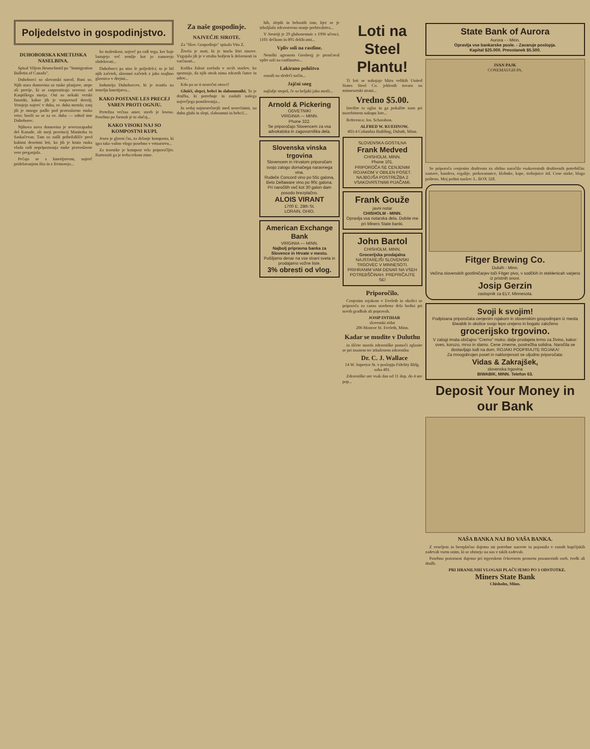Poljedelstvo in gospodinjstvo.
DUHOBORSKA KMETIJSKA NASELBINA.
Spisal Viljem Brunschmid po "Immigration Bulletin of Canada".
Duhoborci so slovanski narod. Rusi so. Njih stara domovina so ruske planjave, stepe ali prerije, ki se razprostirajo severno od Kaspiškega morja. Oni so nekaki verski fanatiki, kakor jih je vsepovsod dovolj. Verujejo najveć v duha, sv. duha menda; zanj jih je mnogo padlo pod pravoslavno rusko vero; borili so se za sv. duha — odtod ime Duhoborec.
Njihova nova domovina je severozapadni del Kanade, ob meji provincij Manitoba in Saskačevan. Tam so našli pribežališče pred kakimi desetimi leti, ko jih je kruta ruska vlada radi nepripoznanja ruske pravoslavne vere preganjala.
Pečajo se s kmetijstvom, največ pridelavanjem žita in z živinorejo...
ko malenkost, največ pa radi tega, ker baje lastujejo več zemlje kot jo zamorejo obdelovati...
Duhoborci pa niso le poljedelci; to je bil njih začetek, skromni začetek z jako majhno glavnico v divjini...
Industrija Duhoborcev, ki je zrastla na temelju kmetijstva...
KAKO POSTANE LES PRECEJ VAREN PROTI OGNJU.
Pretežna večina amer. stavb je lesena. Posebno po farmah je to slučaj...
KAKO VISOKI NAJ SO KOMPOSTNI KUPI.
Jesen je glavni čas, za delanje komposta, ki igra tako važno vlogo posebno v vrtnarstvu...
Za travnike je kompost vrlo priporočljiv. Raztrositi ga je treba tekom zime.
Za naše gospodinje.
NAJVEČJE SIROTE.
Za "Slov. Gospodinjo" spisala Vita Z.
Živela je mati, ki je imela štiri sinove. Vzgajala jih je v strahu božjem k delavnosti in varčnosti...
Kolika žalost zavlada v srcih staršev, ko spoznajo, da njih otrok nima zdravih čutov in udov...
Kdo pa so ti nesrečni otroci?
Gluščí, slepci, bebci in slaboumniki. To je družba, ki potrebuje in zasluži našega največjega pomilovanja...
In sedaj najnesrečnejši med nesrečnimi, na duhu gluhi in slepi, slaboumni in bebci!...
hih, slepih in bebastih tam, kjer se je izboljšalo zdravstveno stanje prebivalstva...
V Avstriji je 29 gluhonemnic s 1996 učenci, 1101 dečkom in 895 deklicami...
Vpliv soli na rastline.
Nemški agronom Giesberg je proučaval vpliv soli na rastlinstvo...
Lakirano pohištvo
osnaži na sledeči način...
Jajčni sneg
najlažje stepeš, če so beljaki jako mrzli...
Arnold & Pickering
ODVETNIKI
VIRGINIA — MINN.
Phone 322.
Se priporočajo Slovencem za vsa advokatska in zagovorniška dela.
Slovenska vinska trgovina
Slovencem in Hrvatom priporočam svojo zalogo domačega naravnega vina.
Rudeče Concord vino po 55c galona, Belo Dellaware vino po 90c galona.
Pri naročilih več kot 30 galon dam posodo brezplačno.
ALOIS VIRANT
1700 E. 28th St.
LORAIN, OHIO.
American Exchange Bank
VIRGINIA — MINN.
Najbolj pripravna banka za Slovence in Hrvate v mestu.
Pošiljamo denar na vse strani sveta in prodajamo vožne liste.
3% obresti od vlog.
Loti na Steel Plantu!
Ti loti se nahajajo blizu velikih United States Steel Co. jeklenih tovarn na minnesotski strani...
Vredno $5.00.
Izrežite ta oglas in ga pokažite nam pri morebitnem nakupu lote...
Referenca: Jos. Scharabon.
ALFRED W. KUEHNOW,
403-4 Columbia Building, Duluth, Minn.
SLOVENSKA GOSTILNA
Frank Medved
CHISHOLM, MINN.
Phone 101.
PRIPOROČA SE CENJENIM ROJAKOM V OBILEN POSET.
NAJBOJŠA POSTREŽBA Z VSAKOVRSTNIMI PIJAČAMI.
Frank Gouže
javni notar
CHISHOLM - MINN.
Opravlja vsa notarska dela. Dobite me pri Miners State banki.
John Bartol
CHISHOLM, MINN.
Grocerijska prodajalna
NAJSTAREJŠI SLOVENSKI TRGOVEC V MINNESOTI.
PRIHRANIM VAM DENAR NA VSEH POTREBŠČINAH. PREPRIČAJTE SE!
Priporočilo.
Cenjenim rojakom v Eveleth in okolici se priporoča za razna stavbena dela bodisi pri novih gradbah ali popravah.
JOSIP INTIHAR
slovenski zidar
206 Monroe St. Eveleth, Minn.
Kadar se mudite v Duluthu
in iščete morda zdravniške pomoči zglasite se pri znanem ter izkušenem zdravniku
Dr. C. J. Wallace
14 W. Superior St. v poslopju Fidelity Bldg. soba 401.
Zdravniške ure vsak dan od 11 dop. do 4 ure pop...
State Bank of Aurora
Aurora - - Minn.
Opravlja vse bankarske posle. - Zavaruje poslopja.
Kapital $25.000. Preostanek $5.500.
IVAN PAJK
CONEMAUGH PA.
Se priporoča cenjenim društvom za obilno naročilo vsakovrstnih društvenih potrebščin: zastave, bandera, regalije, prekoramnice, klobuke, kape, trobojnice itd. Cene nizke, blago pošteno. Moj poštni naslov: L. BOX 328.
Fitger Brewing Co.
Duluth - Minn.
Večina slovenskih gostilničarjev toči Fitger pivo, v sodčkih in steklenicah varjeno iz pristnih snovi.
Josip Gerzin
zastopnik za ELY, Minnesota.
Svoji k svojim!
Podpisana priporočata cenjenim rojakom in slovenskim gospodinjam iz mesta Biwabik in okolice svojo lepo urejeno in bogato založeno
grocerijsko trgovino.
V zalogi imata običajno "Cremo" moko; dalje prodajeta krmo za živino, kakor: oves, koruzo, mrvo in slamo. Cene zmerne, postrežba solidna. Naročila se dostavljajo tudi na dom. ROJAKI PODPIRAJTE ROJAKA!
Za mnogobrojen poset in naklonjenost se uljudno priporočata:
Vidas & Zakrajšek,
slovenska trgovina
BIWABIK, MINN. Telefon 63.
Deposit Your Money in our Bank
NAŠA BANKA NAJ BO VAŠA BANKA.
Z veseljem in brezplačno dajemo mi potrebne nasvete in pojasnila v raznih kupčijskih zadevah vsem onim, ki se obrnejo na nas v takih zadevah.
Posebno pozornost dajemo pri trgovskem čekovnem prometu posameznih oseb, tvrdk ali družb.
PRI HRANILNIH VLOGAH PLAČUJEMO PO 3 ODSTOTKE.
Miners State Bank
Chisholm, Minn.